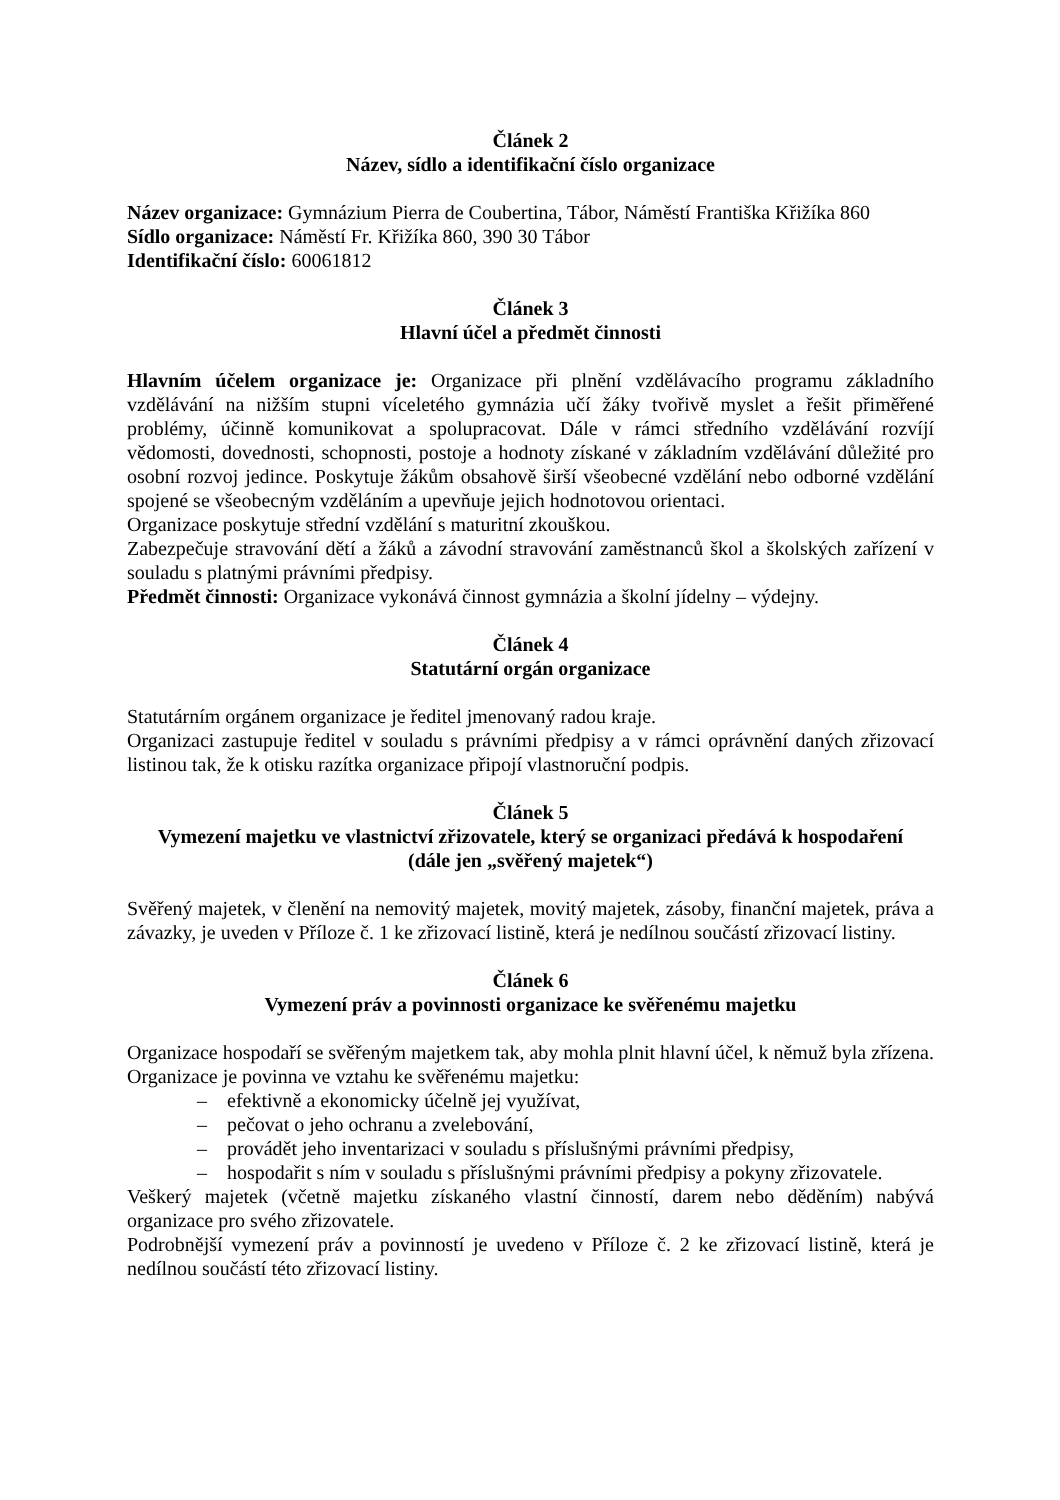Článek 2
Název, sídlo a identifikační číslo organizace
Název organizace: Gymnázium Pierra de Coubertina, Tábor, Náměstí Františka Křižíka 860
Sídlo organizace: Náměstí Fr. Křižíka 860, 390 30 Tábor
Identifikační číslo: 60061812
Článek 3
Hlavní účel a předmět činnosti
Hlavním účelem organizace je: Organizace při plnění vzdělávacího programu základního vzdělávání na nižším stupni víceletého gymnázia učí žáky tvořivě myslet a řešit přiměřené problémy, účinně komunikovat a spolupracovat. Dále v rámci středního vzdělávání rozvíjí vědomosti, dovednosti, schopnosti, postoje a hodnoty získané v základním vzdělávání důležité pro osobní rozvoj jedince. Poskytuje žákům obsahově širší všeobecné vzdělání nebo odborné vzdělání spojené se všeobecným vzděláním a upevňuje jejich hodnotovou orientaci.
Organizace poskytuje střední vzdělání s maturitní zkouškou.
Zabezpečuje stravování dětí a žáků a závodní stravování zaměstnanců škol a školských zařízení v souladu s platnými právními předpisy.
Předmět činnosti: Organizace vykonává činnost gymnázia a školní jídelny – výdejny.
Článek 4
Statutární orgán organizace
Statutárním orgánem organizace je ředitel jmenovaný radou kraje.
Organizaci zastupuje ředitel v souladu s právními předpisy a v rámci oprávnění daných zřizovací listinou tak, že k otisku razítka organizace připojí vlastnoruční podpis.
Článek 5
Vymezení majetku ve vlastnictví zřizovatele, který se organizaci předává k hospodaření
(dále jen „svěřený majetek“)
Svěřený majetek, v členění na nemovitý majetek, movitý majetek, zásoby, finanční majetek, práva a závazky, je uveden v Příloze č. 1 ke zřizovací listině, která je nedílnou součástí zřizovací listiny.
Článek 6
Vymezení práv a povinnosti organizace ke svěřenému majetku
Organizace hospodaří se svěřeným majetkem tak, aby mohla plnit hlavní účel, k němuž byla zřízena. Organizace je povinna ve vztahu ke svěřenému majetku:
– efektivně a ekonomicky účelně jej využívat,
– pečovat o jeho ochranu a zvelebování,
– provádět jeho inventarizaci v souladu s příslušnými právními předpisy,
– hospodařit s ním v souladu s příslušnými právními předpisy a pokyny zřizovatele.
Veškerý majetek (včetně majetku získaného vlastní činností, darem nebo děděním) nabývá organizace pro svého zřizovatele.
Podrobnější vymezení práv a povinností je uvedeno v Příloze č. 2 ke zřizovací listině, která je nedílnou součástí této zřizovací listiny.